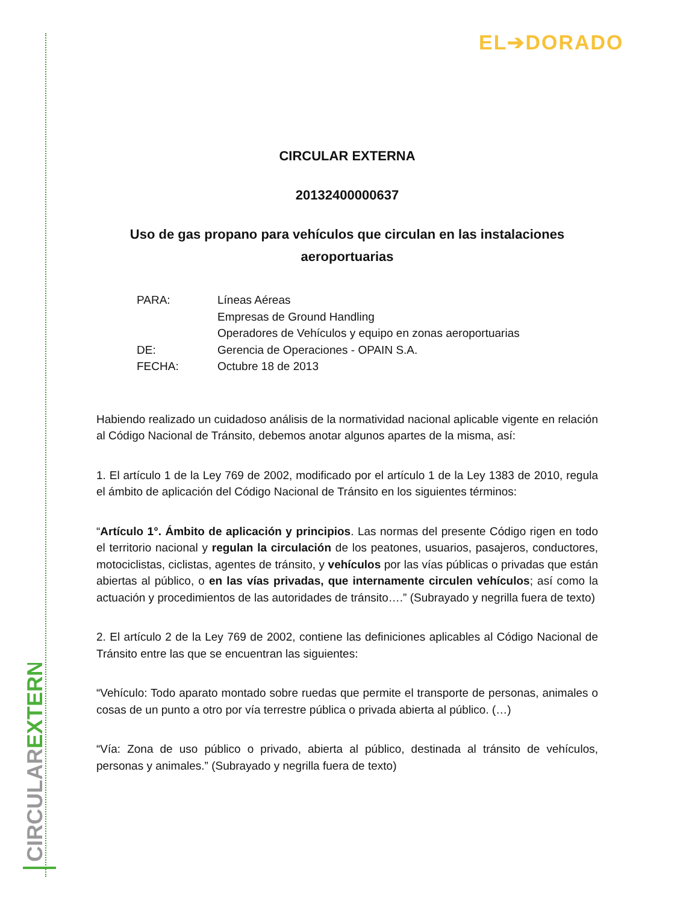CIRCULAREXTERNA
EL➔DORADO
CIRCULAR EXTERNA
20132400000637
Uso de gas propano para vehículos que circulan en las instalaciones aeroportuarias
| PARA: | Líneas Aéreas Empresas de Ground Handling Operadores de Vehículos y equipo en zonas aeroportuarias |
| DE: | Gerencia de Operaciones - OPAIN S.A. |
| FECHA: | Octubre 18 de 2013 |
Habiendo realizado un cuidadoso análisis de la normatividad nacional aplicable vigente en relación al Código Nacional de Tránsito, debemos anotar algunos apartes de la misma, así:
1. El artículo 1 de la Ley 769 de 2002, modificado por el artículo 1 de la Ley 1383 de 2010, regula el ámbito de aplicación del Código Nacional de Tránsito en los siguientes términos:
“Artículo 1°. Ámbito de aplicación y principios. Las normas del presente Código rigen en todo el territorio nacional y regulan la circulación de los peatones, usuarios, pasajeros, conductores, motociclistas, ciclistas, agentes de tránsito, y vehículos por las vías públicas o privadas que están abiertas al público, o en las vías privadas, que internamente circulen vehículos; así como la actuación y procedimientos de las autoridades de tránsito….” (Subrayado y negrilla fuera de texto)
2. El artículo 2 de la Ley 769 de 2002, contiene las definiciones aplicables al Código Nacional de Tránsito entre las que se encuentran las siguientes:
“Vehículo: Todo aparato montado sobre ruedas que permite el transporte de personas, animales o cosas de un punto a otro por vía terrestre pública o privada abierta al público. (…)
“Vía: Zona de uso público o privado, abierta al público, destinada al tránsito de vehículos, personas y animales.” (Subrayado y negrilla fuera de texto)